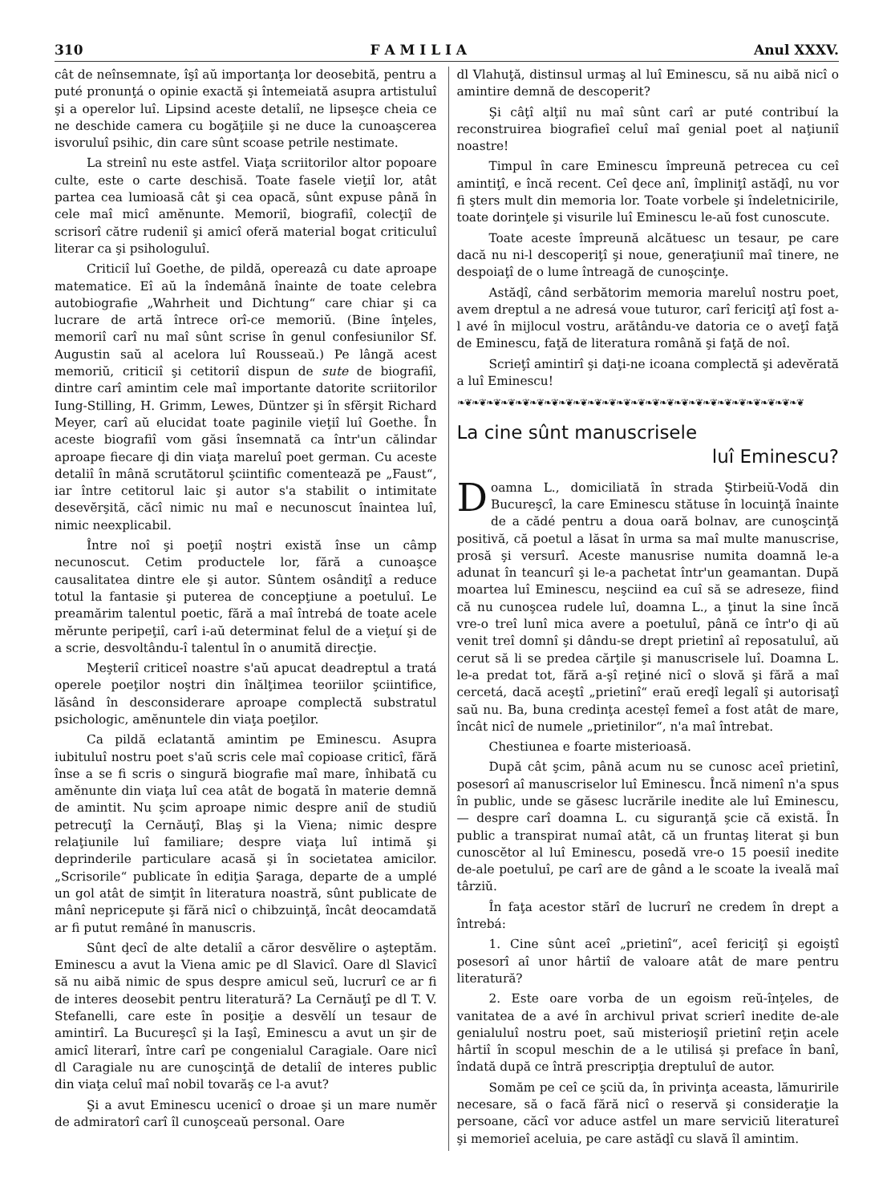310 F A M I L I A Anul XXXV.
cât de neînsemnate, îşî aŭ importanţa lor deosebită, pentru a puté pronunţá o opinie exactă şi întemeiată asupra artistuluî şi a operelor luî. Lipsind aceste detaliî, ne lipseşce cheia ce ne deschide camera cu bogăţiile şi ne duce la cunoaşcerea isvoruluî psihic, din care sûnt scoase petrile nestimate.
La streinî nu este astfel. Viaţa scriitorilor altor popoare culte, este o carte deschisă. Toate fasele vieţiî lor, atât partea cea lumioasă cât şi cea opacă, sûnt expuse până în cele maî micî amĕnunte. Memoriî, biografiî, colecţiî de scrisorî către rudeniî şi amicî oferă material bogat criticuluî literar ca şi psihologuluî.
Criticiî luî Goethe, de pildă, opereazâ cu date aproape matematice. Eî aŭ la îndemână înainte de toate celebra autobiografie „Wahrheit und Dichtung“ care chiar şi ca lucrare de artă întrece orî-ce memoriŭ. (Bine înţeles, memoriî carî nu maî sûnt scrise în genul confesiunilor Sf. Augustin saŭ al acelora luî Rousseaŭ.) Pe lângă acest memoriŭ, criticiî şi cetitoriî dispun de sute de biografiî, dintre carî amintim cele maî importante datorite scriitorilor Iung-Stilling, H. Grimm, Lewes, Düntzer şi în sfĕrşit Richard Meyer, carî aŭ elucidat toate paginile vieţiî luî Goethe. În aceste biografiî vom găsi însemnată ca într'un călindar aproape fiecare ḑi din viaţa mareluî poet german. Cu aceste detaliî în mână scrutătorul şciintific comentează pe „Faust“, iar între cetitorul laic şi autor s'a stabilit o intimitate desevĕrşită, căcî nimic nu maî e necunoscut înaintea luî, nimic neexplicabil.
Între noî şi poeţiî noştri există înse un câmp necunoscut. Cetim productele lor, fără a cunoaşce causalitatea dintre ele şi autor. Sûntem osândiţî a reduce totul la fantasie şi puterea de concepţiune a poetuluî. Le preamărim talentul poetic, fără a maî întrebá de toate acele mĕrunte peripeţiî, carî i-aŭ determinat felul de a vieţuí şi de a scrie, desvoltându-î talentul în o anumită direcţie.
Meşteriî criticeî noastre s'aŭ apucat deadreptul a tratá operele poeţilor noştri din înălţimea teoriilor şciintifice, lăsând în desconsiderare aproape complectă substratul psichologic, amĕnuntele din viaţa poeţilor.
Ca pildă eclatantă amintim pe Eminescu. Asupra iubituluî nostru poet s'aŭ scris cele maî copioase criticî, fără înse a se fi scris o singură biografie maî mare, înhibată cu amĕnunte din viaţa luî cea atât de bogată în materie demnă de amintit. Nu şcim aproape nimic despre aniî de studiŭ petrecuţî la Cernăuţî, Blaş şi la Viena; nimic despre relaţiunile luî familiare; despre viaţa luî intimă şi deprinderile particulare acasă şi în societatea amicilor. „Scrisorile“ publicate în ediţia Şaraga, departe de a umplé un gol atât de simţit în literatura noastră, sûnt publicate de mânî nepricepute şi fără nicî o chibzuinţă, încât deocamdată ar fi putut remâné în manuscris.
Sûnt ḑecî de alte detaliî a căror desvĕlire o aşteptăm. Eminescu a avut la Viena amic pe dl Slavicî. Oare dl Slavicî să nu aibă nimic de spus despre amicul seŭ, lucrurî ce ar fi de interes deosebit pentru literatură? La Cernăuţî pe dl T. V. Stefanelli, care este în posiţie a desvĕlí un tesaur de amintirî. La Bucureşcî şi la Iaşî, Eminescu a avut un şir de amicî literarî, între carî pe congenialul Caragiale. Oare nicî dl Caragiale nu are cunoşcinţă de detaliî de interes public din viaţa celuî maî nobil tovarăş ce l-a avut?
Şi a avut Eminescu ucenicî o droae şi un mare numĕr de admiratorî carî îl cunoşceaŭ personal. Oare
dl Vlahuţă, distinsul urmaş al luî Eminescu, să nu aibă nicî o amintire demnă de descoperit?
Şi câţî alţiî nu maî sûnt carî ar puté contribuí la reconstruirea biografieî celuî maî genial poet al naţiuniî noastre!
Timpul în care Eminescu împreună petrecea cu ceî amintiţî, e încă recent. Ceî ḑece anî, împliniţî astăḑî, nu vor fi şters mult din memoria lor. Toate vorbele şi îndeletnicirile, toate dorinţele şi visurile luî Eminescu le-aŭ fost cunoscute.
Toate aceste împreună alcătuesc un tesaur, pe care dacă nu ni-l descoperiţî şi noue, generaţiuniî maî tinere, ne despoiaţî de o lume întreagă de cunoşcinţe.
Astăḑî, când serbătorim memoria mareluî nostru poet, avem dreptul a ne adresá voue tuturor, carî fericiţî aţî fost a-l avé în mijlocul vostru, arătându-ve datoria ce o aveţî faţă de Eminescu, faţă de literatura română şi faţă de noî.
Scrieţî amintirî şi daţi-ne icoana complectă şi adevĕrată a luî Eminescu!
❧❦❧❦❧❦❧❦❧❦❧❦❧❦❧❦❧❦❧❦❧❦❧❦❧❦❧❦❧❦❧❦❧❦❧❦❧❦❧❦❧❦❧❦❧❦❧❦
La cine sûnt manuscrisele
luî Eminescu?
Doamna L., domiciliată în strada Ştirbeiŭ-Vodă din Bucureşcî, la care Eminescu stătuse în locuinţă înainte de a cădé pentru a doua oară bolnav, are cunoşcinţă positivă, că poetul a lăsat în urma sa maî multe manuscrise, prosă şi versurî. Aceste manusrise numita doamnă le-a adunat în teancurî şi le-a pachetat într'un geamantan. După moartea luî Eminescu, neşciind ea cuî să se adreseze, fiind că nu cunoşcea rudele luî, doamna L., a ţinut la sine încă vre-o treî lunî mica avere a poetuluî, până ce într'o ḑi aŭ venit treî domnî şi dându-se drept prietinî aî reposatuluî, aŭ cerut să li se predea cărţile şi manuscrisele luî. Doamna L. le-a predat tot, fără a-şî reţiné nicî o slovă şi fără a maî cercetá, dacă aceştî „prietinî“ eraŭ ereḑî legalî şi autorisaţî saŭ nu. Ba, buna credinţa aceste̦î femeî a fost atât de mare, încât nicî de numele „prietinilor“, n'a maî întrebat.
Chestiunea e foarte misterioasă.
După cât şcim, până acum nu se cunosc aceî prietinî, posesorî aî manuscriselor luî Eminescu. Încă nimenî n'a spus în public, unde se găsesc lucrările inedite ale luî Eminescu, — despre carî doamna L. cu siguranţă şcie că există. În public a transpirat numaî atât, că un fruntaş literat şi bun cunoscĕtor al luî Eminescu, posedă vre-o 15 poesiî inedite de-ale poetuluî, pe carî are de gând a le scoate la iveală maî târziŭ.
În faţa acestor stărî de lucrurî ne credem în drept a întrebá:
1. Cine sûnt aceî „prietinî“, aceî fericiţî şi egoiştî posesorî aî unor hârtiî de valoare atât de mare pentru literatură?
2. Este oare vorba de un egoism reŭ-înţeles, de vanitatea de a avé în archivul privat scrierî inedite de-ale genialuluî nostru poet, saŭ misterioşiî prietinî reţin acele hârtiî în scopul meschin de a le utilisá şi preface în banî, îndată după ce întră prescripţia dreptuluî de autor.
Somăm pe ceî ce şciŭ da, în privinţa aceasta, lămuririle necesare, să o facă fără nicî o reservă şi consideraţie la persoane, căcî vor aduce astfel un mare serviciŭ literatureî şi memorieî aceluia, pe care astăḑî cu slavă îl amintim.